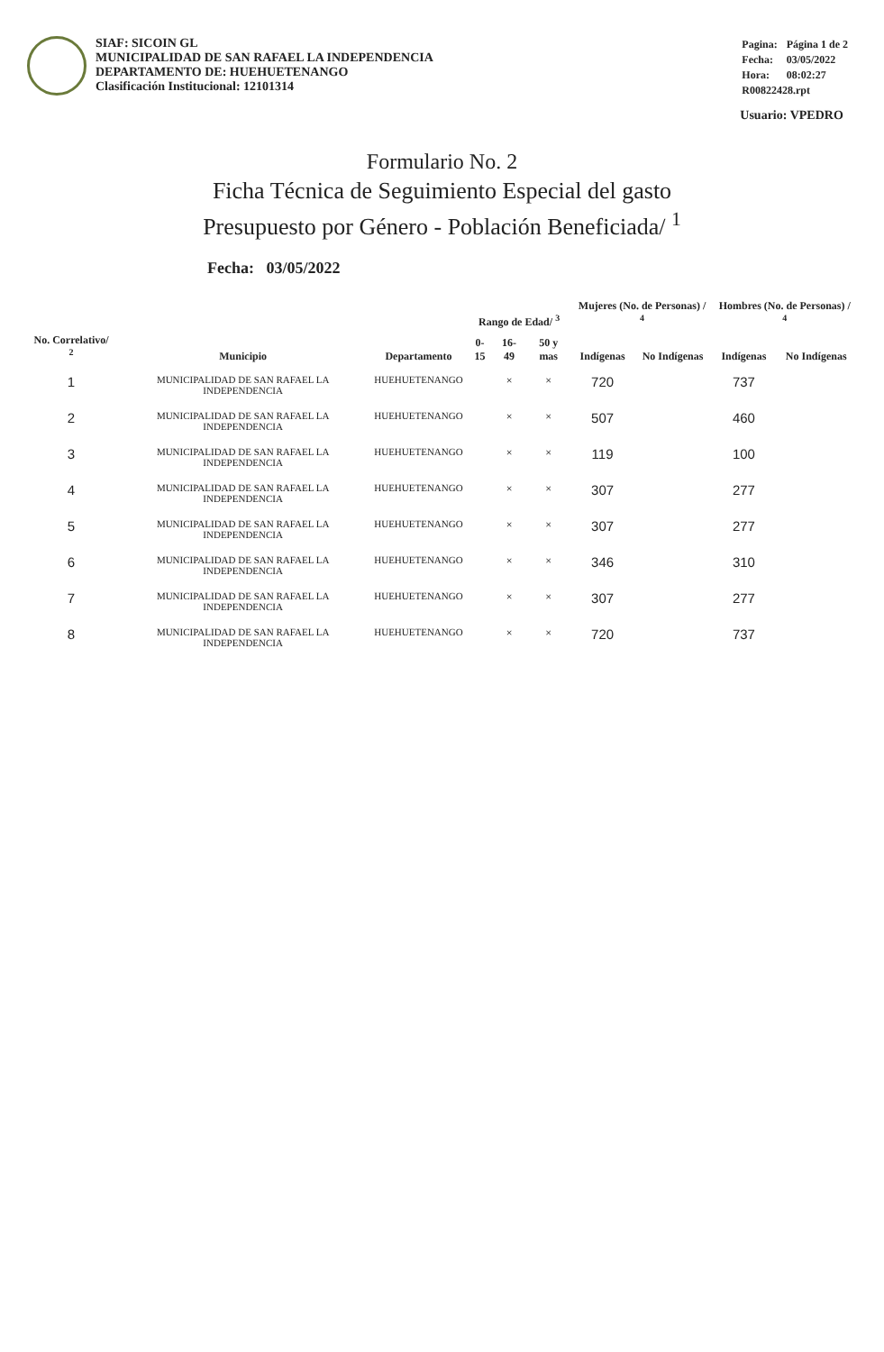SIAF: SICOIN GL
MUNICIPALIDAD DE SAN RAFAEL LA INDEPENDENCIA
DEPARTAMENTO DE: HUEHUETENANGO
Clasificación Institucional: 12101314
| Pagina: | Página 1 de 2 |
| Fecha: | 03/05/2022 |
| Hora: | 08:02:27 |
| R00822428.rpt | |
Usuario: VPEDRO
Formulario No. 2
Ficha Técnica de Seguimiento Especial del gasto
Presupuesto por Género - Población Beneficiada/ <sup>1</sup>
Fecha: 03/05/2022
| No. Correlativo/ <sup>2</sup> | Municipio | Departamento | Rango de Edad/ <sup>3</sup> | | | Mujeres (No. de Personas) / <sup>4</sup> | | Hombres (No. de Personas) / <sup>4</sup> | |
| --- | --- | --- | --- | --- | --- | --- | --- | --- | --- |
| | | | 0-15 | 16-49 | 50 y mas | Indígenas | No Indígenas | Indígenas | No Indígenas |
| 1 | MUNICIPALIDAD DE SAN RAFAEL LA INDEPENDENCIA | HUEHUETENANGO | | × | × | 720 | | 737 | |
| 2 | MUNICIPALIDAD DE SAN RAFAEL LA INDEPENDENCIA | HUEHUETENANGO | | × | × | 507 | | 460 | |
| 3 | MUNICIPALIDAD DE SAN RAFAEL LA INDEPENDENCIA | HUEHUETENANGO | | × | × | 119 | | 100 | |
| 4 | MUNICIPALIDAD DE SAN RAFAEL LA INDEPENDENCIA | HUEHUETENANGO | | × | × | 307 | | 277 | |
| 5 | MUNICIPALIDAD DE SAN RAFAEL LA INDEPENDENCIA | HUEHUETENANGO | | × | × | 307 | | 277 | |
| 6 | MUNICIPALIDAD DE SAN RAFAEL LA INDEPENDENCIA | HUEHUETENANGO | | × | × | 346 | | 310 | |
| 7 | MUNICIPALIDAD DE SAN RAFAEL LA INDEPENDENCIA | HUEHUETENANGO | | × | × | 307 | | 277 | |
| 8 | MUNICIPALIDAD DE SAN RAFAEL LA INDEPENDENCIA | HUEHUETENANGO | | × | × | 720 | | 737 | |